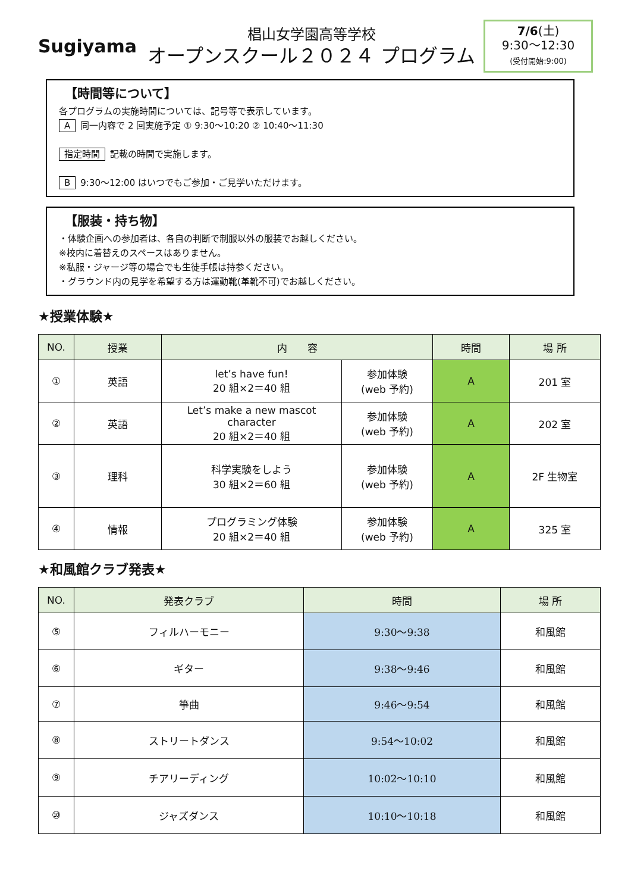Sugiyama
椙山女学園高等学校
オープンスクール２０２４ プログラム
7/6(土)
9:30～12:30
(受付開始:9:00)
【時間等について】
各プログラムの実施時間については、記号等で表示しています。
A同一内容で 2 回実施予定 ① 9:30～10:20 ② 10:40～11:30
指定時間 記載の時間で実施します。
B 9:30～12:00 はいつでもご参加・ご見学いただけます。
【服装・持ち物】
・体験企画への参加者は、各自の判断で制服以外の服装でお越しください。
※校内に着替えのスペースはありません。
※私服・ジャージ等の場合でも生徒手帳は持参ください。
・グラウンド内の見学を希望する方は運動靴(革靴不可)でお越しください。
★授業体験★
| NO. | 授業 | 内 容 | | 時間 | 場 所 |
| --- | --- | --- | --- | --- | --- |
| ① | 英語 | let’s have fun! 20 組×2＝40 組 | 参加体験 (web 予約) | A | 201 室 |
| ② | 英語 | Let’s make a new mascot character 20 組×2＝40 組 | 参加体験 (web 予約) | A | 202 室 |
| ③ | 理科 | 科学実験をしよう 30 組×2＝60 組 | 参加体験 (web 予約) | A | 2F 生物室 |
| ④ | 情報 | プログラミング体験 20 組×2＝40 組 | 参加体験 (web 予約) | A | 325 室 |
★和風館クラブ発表★
| NO. | 発表クラブ | 時間 | 場 所 |
| --- | --- | --- | --- |
| ⑤ | フィルハーモニー | 9:30～9:38 | 和風館 |
| ⑥ | ギター | 9:38～9:46 | 和風館 |
| ⑦ | 箏曲 | 9:46～9:54 | 和風館 |
| ⑧ | ストリートダンス | 9:54～10:02 | 和風館 |
| ⑨ | チアリーディング | 10:02～10:10 | 和風館 |
| ⑩ | ジャズダンス | 10:10～10:18 | 和風館 |